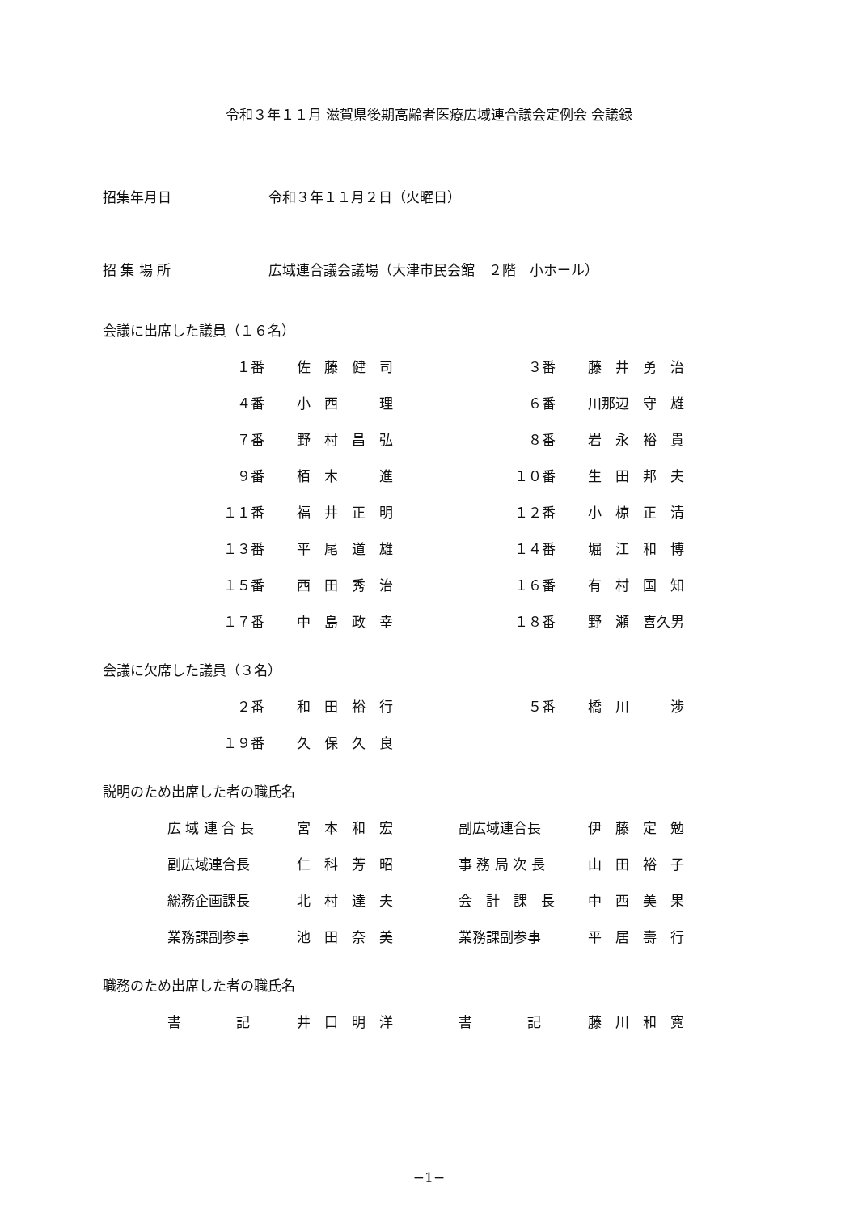令和３年１１月 滋賀県後期高齢者医療広域連合議会定例会 会議録
| 招集年月日 | 令和３年１１月２日（火曜日） |
| 招 集 場 所 | 広域連合議会議場（大津市民会館 ２階 小ホール） |
会議に出席した議員（１６名）
| １番 | 佐 藤 健 司 | ３番 | 藤 井 勇 治 |
| ４番 | 小 西 理 | ６番 | 川那辺 守 雄 |
| ７番 | 野 村 昌 弘 | ８番 | 岩 永 裕 貴 |
| ９番 | 栢 木 進 | １０番 | 生 田 邦 夫 |
| １１番 | 福 井 正 明 | １２番 | 小 椋 正 清 |
| １３番 | 平 尾 道 雄 | １４番 | 堀 江 和 博 |
| １５番 | 西 田 秀 治 | １６番 | 有 村 国 知 |
| １７番 | 中 島 政 幸 | １８番 | 野 瀬 喜久男 |
会議に欠席した議員（３名）
| ２番 | 和 田 裕 行 | ５番 | 橋 川 渉 |
| １９番 | 久 保 久 良 | | |
説明のため出席した者の職氏名
| | 広 域 連 合 長 | 宮 本 和 宏 | 副広域連合長 | 伊 藤 定 勉 |
| | 副広域連合長 | 仁 科 芳 昭 | 事 務 局 次 長 | 山 田 裕 子 |
| | 総務企画課長 | 北 村 達 夫 | 会 計 課 長 | 中 西 美 果 |
| | 業務課副参事 | 池 田 奈 美 | 業務課副参事 | 平 居 壽 行 |
職務のため出席した者の職氏名
| | 書 記 | 井 口 明 洋 | 書 記 | 藤 川 和 寛 |
−1−